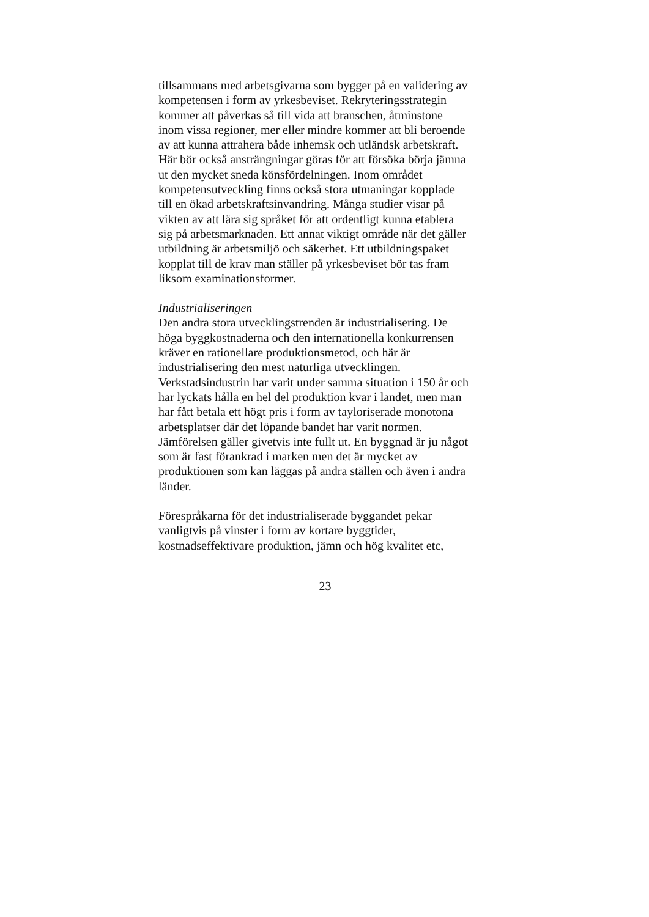tillsammans med arbetsgivarna som bygger på en validering av
kompetensen i form av yrkesbeviset. Rekryteringsstrategin
kommer att påverkas så till vida att branschen, åtminstone
inom vissa regioner, mer eller mindre kommer att bli beroende
av att kunna attrahera både inhemsk och utländsk arbetskraft.
Här bör också ansträngningar göras för att försöka börja jämna
ut den mycket sneda könsfördelningen. Inom området
kompetensutveckling finns också stora utmaningar kopplade
till en ökad arbetskraftsinvandring. Många studier visar på
vikten av att lära sig språket för att ordentligt kunna etablera
sig på arbetsmarknaden. Ett annat viktigt område när det gäller
utbildning är arbetsmiljö och säkerhet. Ett utbildningspaket
kopplat till de krav man ställer på yrkesbeviset bör tas fram
liksom examinationsformer.
Industrialiseringen
Den andra stora utvecklingstrenden är industrialisering. De
höga byggkostnaderna och den internationella konkurrensen
kräver en rationellare produktionsmetod, och här är
industrialisering den mest naturliga utvecklingen.
Verkstadsindustrin har varit under samma situation i 150 år och
har lyckats hålla en hel del produktion kvar i landet, men man
har fått betala ett högt pris i form av tayloriserade monotona
arbetsplatser där det löpande bandet har varit normen.
Jämförelsen gäller givetvis inte fullt ut. En byggnad är ju något
som är fast förankrad i marken men det är mycket av
produktionen som kan läggas på andra ställen och även i andra
länder.
Förespråkarna för det industrialiserade byggandet pekar
vanligtvis på vinster i form av kortare byggtider,
kostnadseffektivare produktion, jämn och hög kvalitet etc,
23